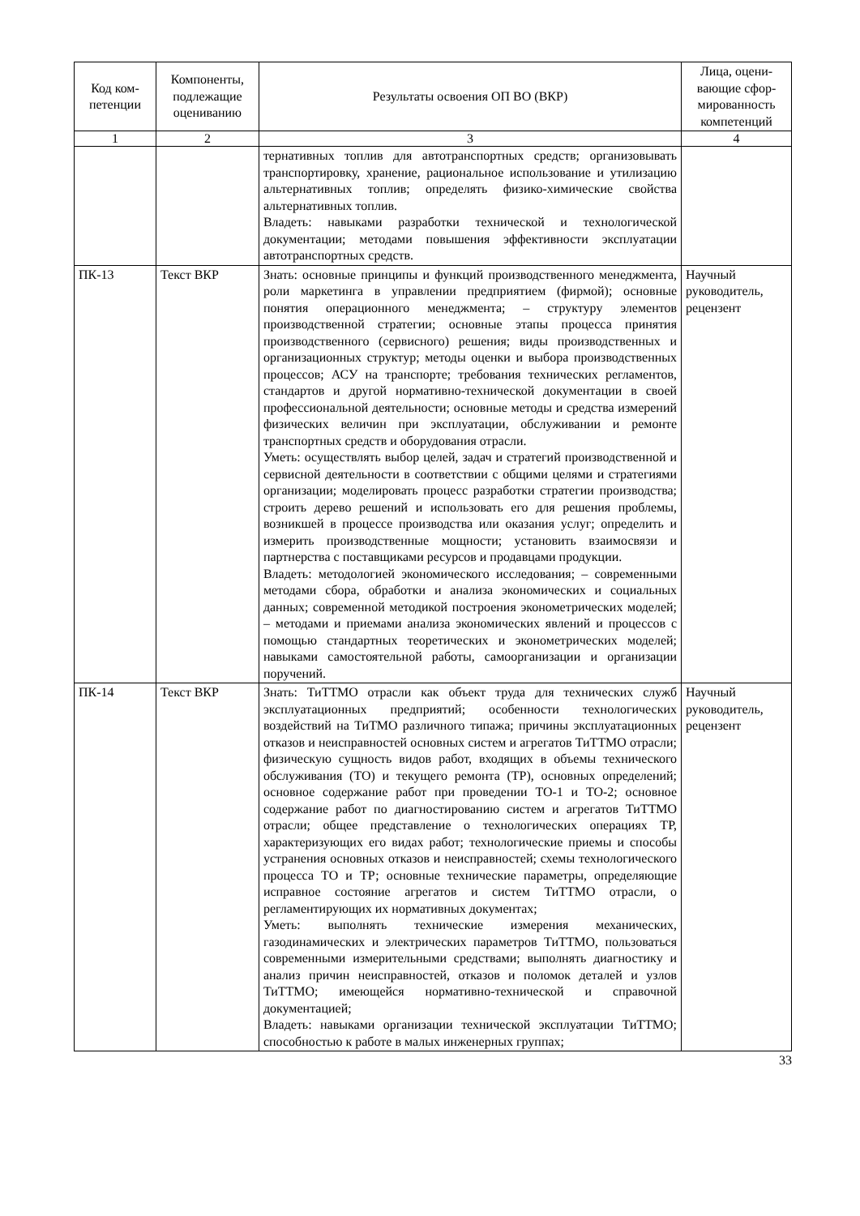| Код ком- петенции | Компоненты, подлежащие оцениванию | Результаты освоения ОП ВО (ВКР) | Лица, оцени- вающие сфор- мированность компетенций |
| --- | --- | --- | --- |
| 1 | 2 | 3 | 4 |
| | | тернативных топлив для автотранспортных средств; организовывать транспортировку, хранение, рациональное использование и утилизацию альтернативных топлив; определять физико-химические свойства альтернативных топлив. Владеть: навыками разработки технической и технологической документации; методами повышения эффективности эксплуатации автотранспортных средств. | |
| ПК-13 | Текст ВКР | Знать: основные принципы и функций производственного менеджмента, роли маркетинга в управлении предприятием (фирмой); основные понятия операционного менеджмента; – структуру элементов производственной стратегии; основные этапы процесса принятия производственного (сервисного) решения; виды производственных и организационных структур; методы оценки и выбора производственных процессов; АСУ на транспорте; требования технических регламентов, стандартов и другой нормативно-технической документации в своей профессиональной деятельности; основные методы и средства измерений физических величин при эксплуатации, обслуживании и ремонте транспортных средств и оборудования отрасли. Уметь: осуществлять выбор целей, задач и стратегий производственной и сервисной деятельности в соответствии с общими целями и стратегиями организации; моделировать процесс разработки стратегии производства; строить дерево решений и использовать его для решения проблемы, возникшей в процессе производства или оказания услуг; определить и измерить производственные мощности; установить взаимосвязи и партнерства с поставщиками ресурсов и продавцами продукции. Владеть: методологией экономического исследования; – современными методами сбора, обработки и анализа экономических и социальных данных; современной методикой построения эконометрических моделей; – методами и приемами анализа экономических явлений и процессов с помощью стандартных теоретических и эконометрических моделей; навыками самостоятельной работы, самоорганизации и организации поручений. | Научный руководитель, рецензент |
| ПК-14 | Текст ВКР | Знать: ТиТТМО отрасли как объект труда для технических служб эксплуатационных предприятий; особенности технологических воздействий на ТиТМО различного типажа; причины эксплуатационных отказов и неисправностей основных систем и агрегатов ТиТТМО отрасли; физическую сущность видов работ, входящих в объемы технического обслуживания (ТО) и текущего ремонта (ТР), основных определений; основное содержание работ при проведении ТО-1 и ТО-2; основное содержание работ по диагностированию систем и агрегатов ТиТТМО отрасли; общее представление о технологических операциях ТР, характеризующих его видах работ; технологические приемы и способы устранения основных отказов и неисправностей; схемы технологического процесса ТО и ТР; основные технические параметры, определяющие исправное состояние агрегатов и систем ТиТТМО отрасли, о регламентирующих их нормативных документах; Уметь: выполнять технические измерения механических, газодинамических и электрических параметров ТиТТМО, пользоваться современными измерительными средствами; выполнять диагностику и анализ причин неисправностей, отказов и поломок деталей и узлов ТиТТМО; имеющейся нормативно-технической и справочной документацией; Владеть: навыками организации технической эксплуатации ТиТТМО; способностью к работе в малых инженерных группах; | Научный руководитель, рецензент |
33